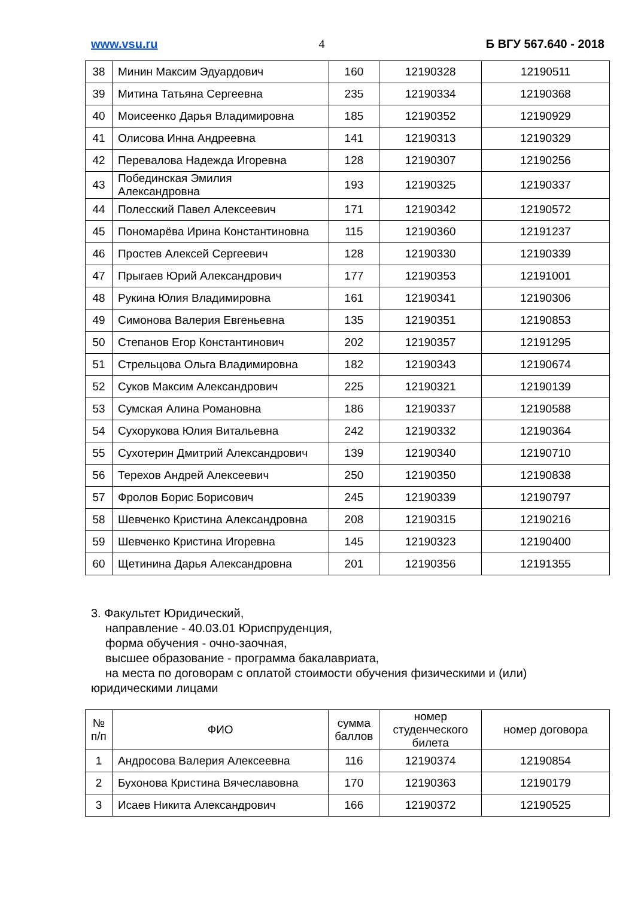www.vsu.ru 4 Б ВГУ 567.640 - 2018
| 38 | Минин Максим Эдуардович | 160 | 12190328 | 12190511 |
| 39 | Митина Татьяна Сергеевна | 235 | 12190334 | 12190368 |
| 40 | Моисеенко Дарья Владимировна | 185 | 12190352 | 12190929 |
| 41 | Олисова Инна Андреевна | 141 | 12190313 | 12190329 |
| 42 | Перевалова Надежда Игоревна | 128 | 12190307 | 12190256 |
| 43 | Побединская Эмилия Александровна | 193 | 12190325 | 12190337 |
| 44 | Полесский Павел Алексеевич | 171 | 12190342 | 12190572 |
| 45 | Пономарёва Ирина Константиновна | 115 | 12190360 | 12191237 |
| 46 | Простев Алексей Сергеевич | 128 | 12190330 | 12190339 |
| 47 | Прыгаев Юрий Александрович | 177 | 12190353 | 12191001 |
| 48 | Рукина Юлия Владимировна | 161 | 12190341 | 12190306 |
| 49 | Симонова Валерия Евгеньевна | 135 | 12190351 | 12190853 |
| 50 | Степанов Егор Константинович | 202 | 12190357 | 12191295 |
| 51 | Стрельцова Ольга Владимировна | 182 | 12190343 | 12190674 |
| 52 | Суков Максим Александрович | 225 | 12190321 | 12190139 |
| 53 | Сумская Алина Романовна | 186 | 12190337 | 12190588 |
| 54 | Сухорукова Юлия Витальевна | 242 | 12190332 | 12190364 |
| 55 | Сухотерин Дмитрий Александрович | 139 | 12190340 | 12190710 |
| 56 | Терехов Андрей Алексеевич | 250 | 12190350 | 12190838 |
| 57 | Фролов Борис Борисович | 245 | 12190339 | 12190797 |
| 58 | Шевченко Кристина Александровна | 208 | 12190315 | 12190216 |
| 59 | Шевченко Кристина Игоревна | 145 | 12190323 | 12190400 |
| 60 | Щетинина Дарья Александровна | 201 | 12190356 | 12191355 |
3. Факультет Юридический,
направление - 40.03.01 Юриспруденция,
форма обучения - очно-заочная,
высшее образование - программа бакалавриата,
на места по договорам с оплатой стоимости обучения физическими и (или)
юридическими лицами
| № п/п | ФИО | сумма баллов | номер студенческого билета | номер договора |
| --- | --- | --- | --- | --- |
| 1 | Андросова Валерия Алексеевна | 116 | 12190374 | 12190854 |
| 2 | Бухонова Кристина Вячеславовна | 170 | 12190363 | 12190179 |
| 3 | Исаев Никита Александрович | 166 | 12190372 | 12190525 |